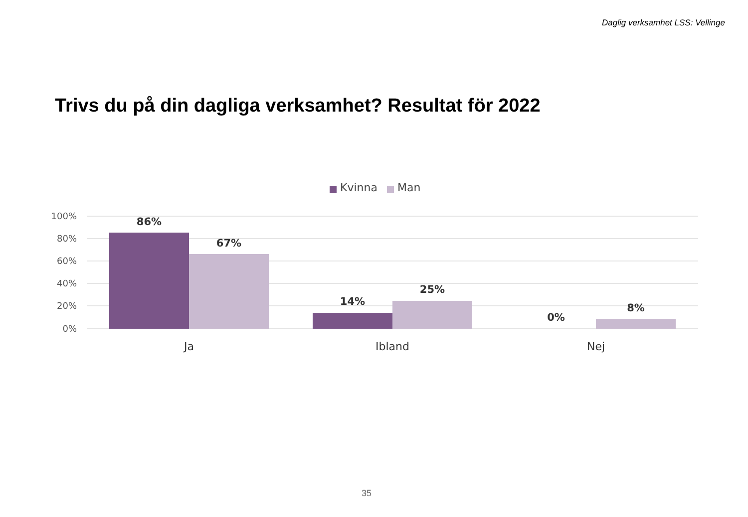Daglig verksamhet LSS: Vellinge
Trivs du på din dagliga verksamhet? Resultat för 2022
Kvinna
Man
100%
80%
60%
40%
20%
0%
86%
67%
14%
25%
0%
8%
Ja
Ibland
Nej
35